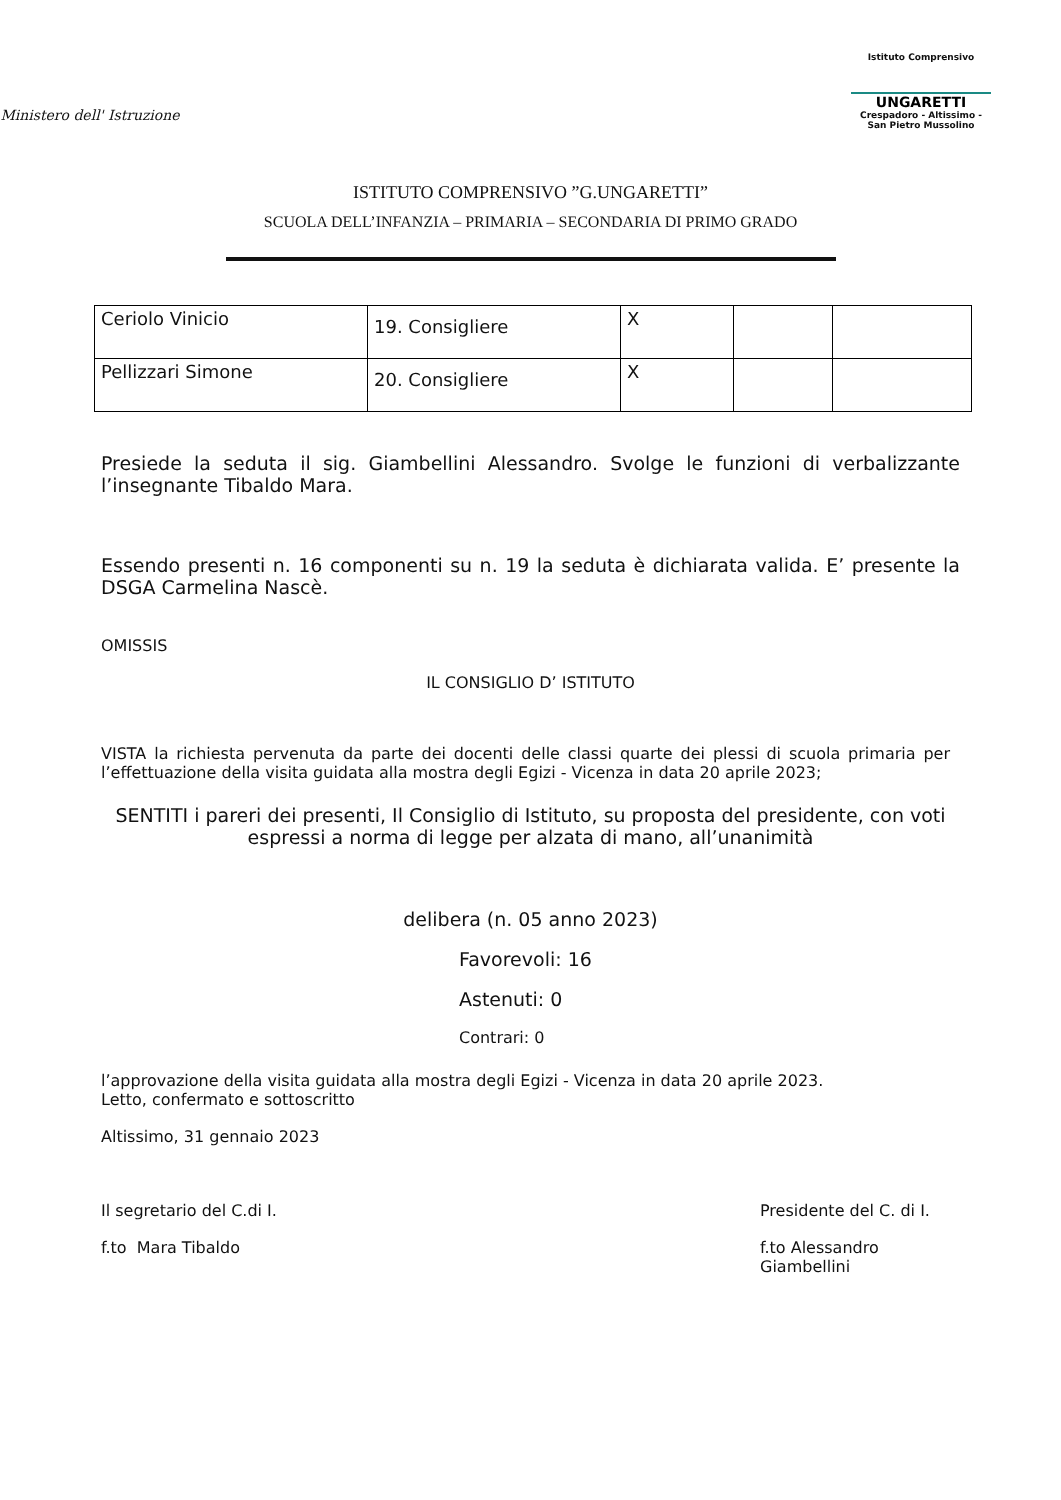Ministero dell' Istruzione
Istituto Comprensivo
UNGARETTI
Crespadoro - Altissimo - San Pietro Mussolino
ISTITUTO COMPRENSIVO ”G.UNGARETTI”
SCUOLA DELL’INFANZIA – PRIMARIA – SECONDARIA DI PRIMO GRADO
| Ceriolo Vinicio | 19. Consigliere | X | | |
| Pellizzari Simone | 20. Consigliere | X | | |
Presiede la seduta il sig. Giambellini Alessandro. Svolge le funzioni di verbalizzante l’insegnante Tibaldo Mara.
Essendo presenti n. 16 componenti su n. 19 la seduta è dichiarata valida. E’ presente la DSGA Carmelina Nascè.
OMISSIS
IL CONSIGLIO D’ ISTITUTO
VISTA la richiesta pervenuta da parte dei docenti delle classi quarte dei plessi di scuola primaria per l’effettuazione della visita guidata alla mostra degli Egizi - Vicenza in data 20 aprile 2023;
SENTITI i pareri dei presenti, Il Consiglio di Istituto, su proposta del presidente, con voti espressi a norma di legge per alzata di mano, all’unanimità
delibera (n. 05 anno 2023)
Favorevoli: 16
Astenuti: 0
Contrari: 0
l’approvazione della visita guidata alla mostra degli Egizi - Vicenza in data 20 aprile 2023.
Letto, confermato e sottoscritto
Altissimo, 31 gennaio 2023
Il segretario del C.di I.
f.to Mara Tibaldo
Presidente del C. di I.
f.to Alessandro Giambellini